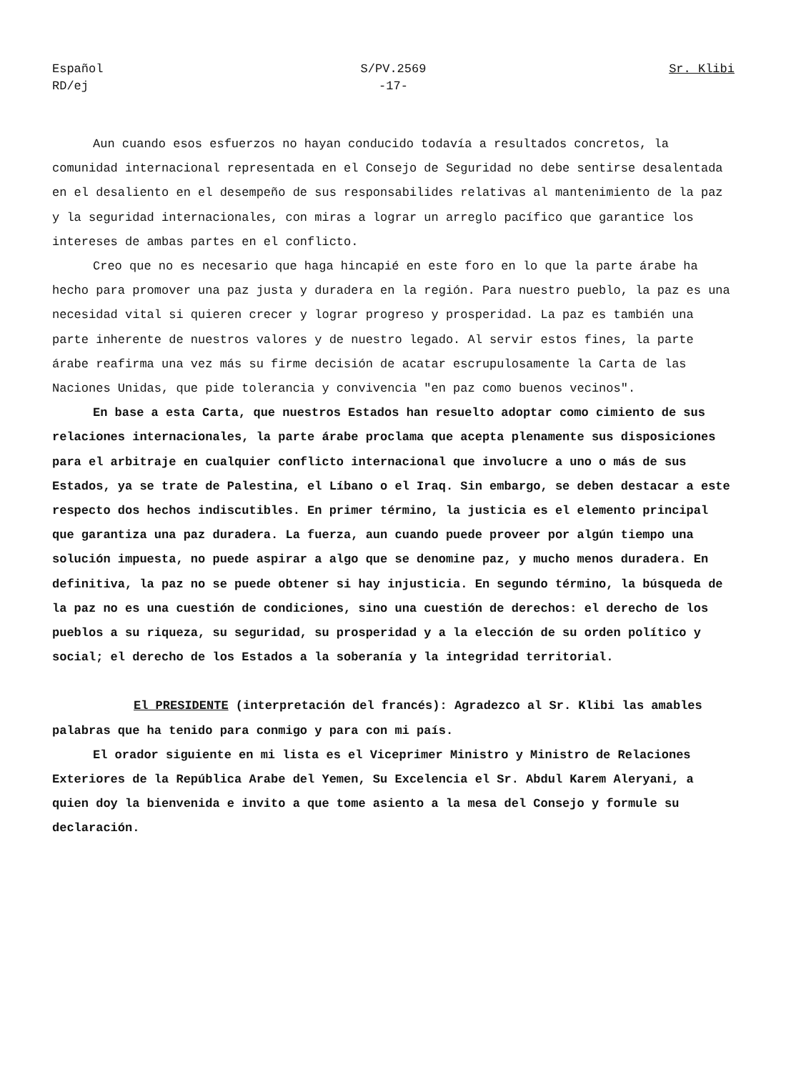Español
RD/ej
S/PV.2569
-17-
Sr. Klibi
Aun cuando esos esfuerzos no hayan conducido todavía a resultados concretos, la comunidad internacional representada en el Consejo de Seguridad no debe sentirse desalentada en el desaliento en el desempeño de sus responsabilides relativas al mantenimiento de la paz y la seguridad internacionales, con miras a lograr un arreglo pacífico que garantice los intereses de ambas partes en el conflicto.
Creo que no es necesario que haga hincapié en este foro en lo que la parte árabe ha hecho para promover una paz justa y duradera en la región. Para nuestro pueblo, la paz es una necesidad vital si quieren crecer y lograr progreso y prosperidad. La paz es también una parte inherente de nuestros valores y de nuestro legado. Al servir estos fines, la parte árabe reafirma una vez más su firme decisión de acatar escrupulosamente la Carta de las Naciones Unidas, que pide tolerancia y convivencia "en paz como buenos vecinos".
En base a esta Carta, que nuestros Estados han resuelto adoptar como cimiento de sus relaciones internacionales, la parte árabe proclama que acepta plenamente sus disposiciones para el arbitraje en cualquier conflicto internacional que involucre a uno o más de sus Estados, ya se trate de Palestina, el Líbano o el Iraq. Sin embargo, se deben destacar a este respecto dos hechos indiscutibles. En primer término, la justicia es el elemento principal que garantiza una paz duradera. La fuerza, aun cuando puede proveer por algún tiempo una solución impuesta, no puede aspirar a algo que se denomine paz, y mucho menos duradera. En definitiva, la paz no se puede obtener si hay injusticia. En segundo término, la búsqueda de la paz no es una cuestión de condiciones, sino una cuestión de derechos: el derecho de los pueblos a su riqueza, su seguridad, su prosperidad y a la elección de su orden político y social; el derecho de los Estados a la soberanía y la integridad territorial.
El PRESIDENTE (interpretación del francés): Agradezco al Sr. Klibi las amables palabras que ha tenido para conmigo y para con mi país.
El orador siguiente en mi lista es el Viceprimer Ministro y Ministro de Relaciones Exteriores de la República Arabe del Yemen, Su Excelencia el Sr. Abdul Karem Aleryani, a quien doy la bienvenida e invito a que tome asiento a la mesa del Consejo y formule su declaración.